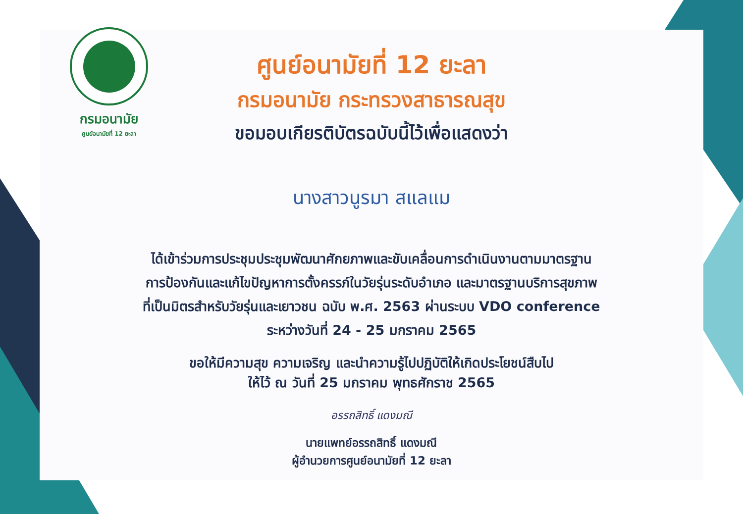กรมอนามัย
ศูนย์อนามัยที่ 12 ยะลา
ศูนย์อนามัยที่ 12 ยะลา
กรมอนามัย กระทรวงสาธารณสุข
ขอมอบเกียรติบัตรฉบับนี้ไว้เพื่อแสดงว่า
นางสาวนูรมา สแลแม
ได้เข้าร่วมการประชุมประชุมพัฒนาศักยภาพและขับเคลื่อนการดำเนินงานตามมาตรฐาน
การป้องกันและแก้ไขปัญหาการตั้งครรภ์ในวัยรุ่นระดับอำเภอ และมาตรฐานบริการสุขภาพ
ที่เป็นมิตรสำหรับวัยรุ่นและเยาวชน ฉบับ พ.ศ. 2563 ผ่านระบบ VDO conference
ระหว่างวันที่ 24 - 25 มกราคม 2565
ขอให้มีความสุข ความเจริญ และนำความรู้ไปปฏิบัติให้เกิดประโยชน์สืบไป
ให้ไว้ ณ วันที่ 25 มกราคม พุทธศักราช 2565
อรรถสิทธิ์ แดงมณี
นายแพทย์อรรถสิทธิ์ แดงมณี
ผู้อำนวยการศูนย์อนามัยที่ 12 ยะลา